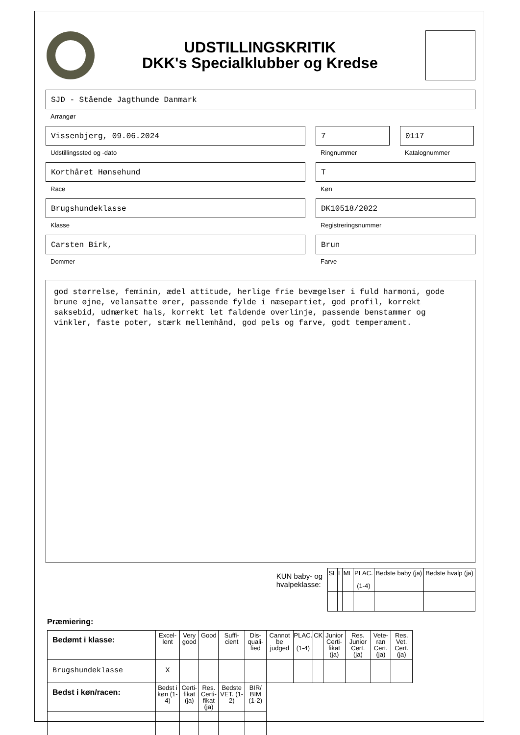UDSTILLINGSKRITIK
DKK's Specialklubber og Kredse
SJD - Stående Jagthunde Danmark
Arrangør
Vissenbjerg, 09.06.2024
Udstillingssted og -dato
7
Ringnummer
0117
Katalognummer
Korthåret Hønsehund
Race
T
Køn
Brugshundeklasse
Klasse
DK10518/2022
Registreringsnummer
Carsten Birk,
Dommer
Brun
Farve
god størrelse, feminin, ædel attitude, herlige frie bevægelser i fuld harmoni, gode brune øjne, velansatte ører, passende fylde i næsepartiet, god profil, korrekt saksebid, udmærket hals, korrekt let faldende overlinje, passende benstammer og vinkler, faste poter, stærk mellemhånd, god pels og farve, godt temperament.
KUN baby- og
hvalpeklasse:
| SL | L | ML | PLAC. (1-4) | Bedste baby (ja) | Bedste hvalp (ja) |
| --- | --- | --- | --- | --- | --- |
Præmiering:
| Bedømt i klasse: | Excel- lent | Very good | Good | Suffi- cient | Dis- quali- fied | Cannot be judged | PLAC. (1-4) | CK | Junior Certi- fikat (ja) | Res. Junior Cert. (ja) | Vete- ran Cert. (ja) | Res. Vet. Cert. (ja) |
| --- | --- | --- | --- | --- | --- | --- | --- | --- | --- | --- | --- | --- |
| Brugshundeklasse | X | | | | | | | | | | | |
| Bedst i køn/racen: | Bedst i køn (1-4) | Certi- fikat (ja) | Res. Certi- fikat (ja) | Bedste VET. (1-2) | BIR/ BIM (1-2) | | | | | | | |